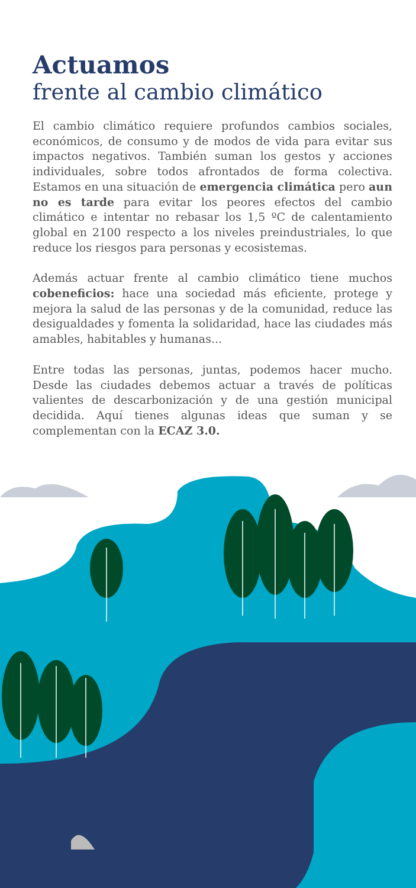Actuamos
frente al cambio climático
El cambio climático requiere profundos cambios sociales, económicos, de consumo y de modos de vida para evitar sus impactos negativos. También suman los gestos y acciones individuales, sobre todos afrontados de forma colectiva. Estamos en una situación de emergencia climática pero aun no es tarde para evitar los peores efectos del cambio climático e intentar no rebasar los 1,5 ºC de calentamiento global en 2100 respecto a los niveles preindustriales, lo que reduce los riesgos para personas y ecosistemas.
Además actuar frente al cambio climático tiene muchos cobeneficios: hace una sociedad más eficiente, protege y mejora la salud de las personas y de la comunidad, reduce las desigualdades y fomenta la solidaridad, hace las ciudades más amables, habitables y humanas...
Entre todas las personas, juntas, podemos hacer mucho. Desde las ciudades debemos actuar a través de políticas valientes de descarbonización y de una gestión municipal decidida. Aquí tienes algunas ideas que suman y se complementan con la ECAZ 3.0.